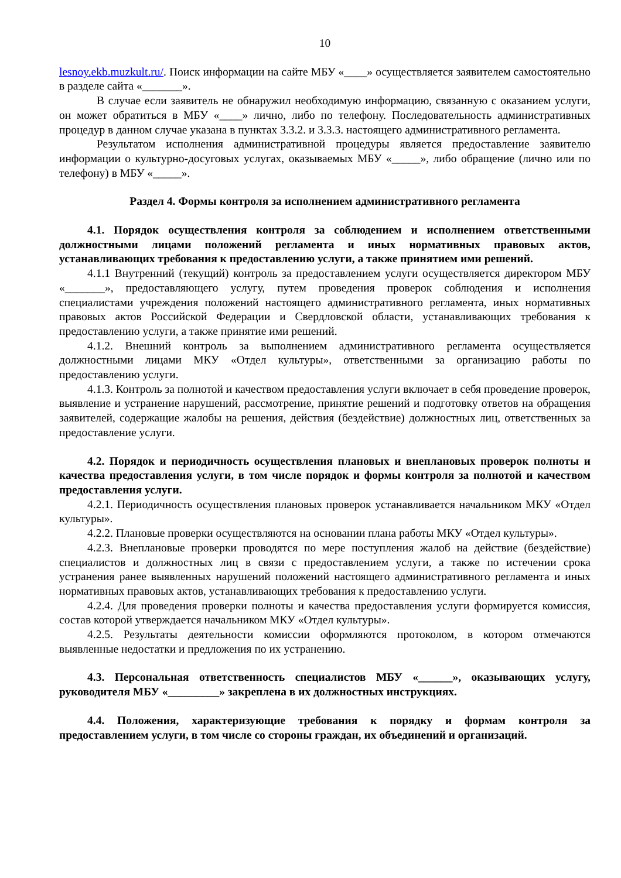10
lesnoy.ekb.muzkult.ru/. Поиск информации на сайте МБУ «____» осуществляется заявителем самостоятельно в разделе сайта «_______».
В случае если заявитель не обнаружил необходимую информацию, связанную с оказанием услуги, он может обратиться в МБУ «____» лично, либо по телефону. Последовательность административных процедур в данном случае указана в пунктах 3.3.2. и 3.3.3. настоящего административного регламента.
Результатом исполнения административной процедуры является предоставление заявителю информации о культурно-досуговых услугах, оказываемых МБУ «_____», либо обращение (лично или по телефону) в МБУ «_____».
Раздел 4. Формы контроля за исполнением административного регламента
4.1. Порядок осуществления контроля за соблюдением и исполнением ответственными должностными лицами положений регламента и иных нормативных правовых актов, устанавливающих требования к предоставлению услуги, а также принятием ими решений.
4.1.1 Внутренний (текущий) контроль за предоставлением услуги осуществляется директором МБУ «_______», предоставляющего услугу, путем проведения проверок соблюдения и исполнения специалистами учреждения положений настоящего административного регламента, иных нормативных правовых актов Российской Федерации и Свердловской области, устанавливающих требования к предоставлению услуги, а также принятие ими решений.
4.1.2. Внешний контроль за выполнением административного регламента осуществляется должностными лицами МКУ «Отдел культуры», ответственными за организацию работы по предоставлению услуги.
4.1.3. Контроль за полнотой и качеством предоставления услуги включает в себя проведение проверок, выявление и устранение нарушений, рассмотрение, принятие решений и подготовку ответов на обращения заявителей, содержащие жалобы на решения, действия (бездействие) должностных лиц, ответственных за предоставление услуги.
4.2. Порядок и периодичность осуществления плановых и внеплановых проверок полноты и качества предоставления услуги, в том числе порядок и формы контроля за полнотой и качеством предоставления услуги.
4.2.1. Периодичность осуществления плановых проверок устанавливается начальником МКУ «Отдел культуры».
4.2.2. Плановые проверки осуществляются на основании плана работы МКУ «Отдел культуры».
4.2.3. Внеплановые проверки проводятся по мере поступления жалоб на действие (бездействие) специалистов и должностных лиц в связи с предоставлением услуги, а также по истечении срока устранения ранее выявленных нарушений положений настоящего административного регламента и иных нормативных правовых актов, устанавливающих требования к предоставлению услуги.
4.2.4. Для проведения проверки полноты и качества предоставления услуги формируется комиссия, состав которой утверждается начальником МКУ «Отдел культуры».
4.2.5. Результаты деятельности комиссии оформляются протоколом, в котором отмечаются выявленные недостатки и предложения по их устранению.
4.3. Персональная ответственность специалистов МБУ «______», оказывающих услугу, руководителя МБУ «_________» закреплена в их должностных инструкциях.
4.4. Положения, характеризующие требования к порядку и формам контроля за предоставлением услуги, в том числе со стороны граждан, их объединений и организаций.